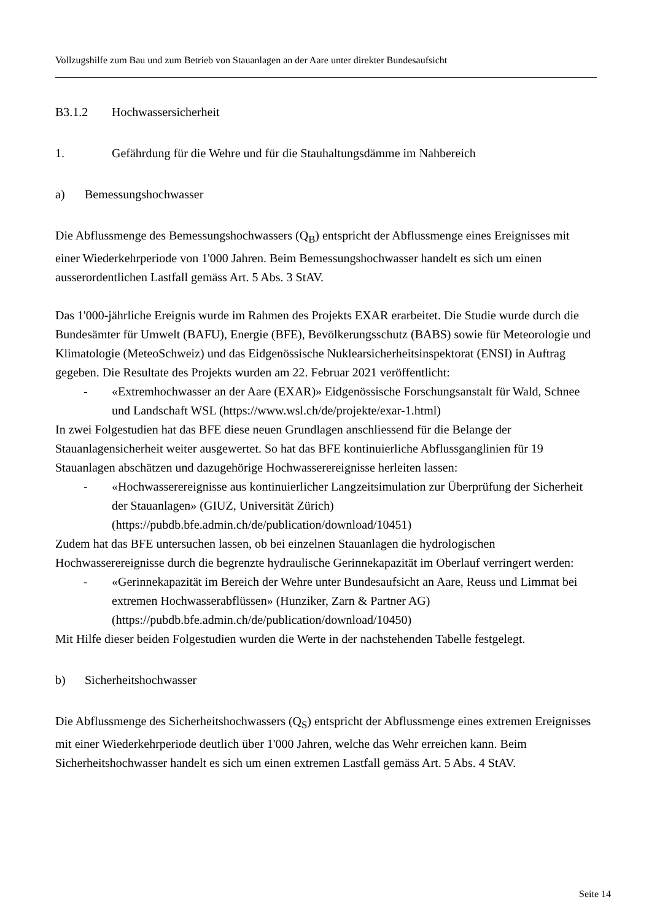Vollzugshilfe zum Bau und zum Betrieb von Stauanlagen an der Aare unter direkter Bundesaufsicht
B3.1.2 Hochwassersicherheit
1. Gefährdung für die Wehre und für die Stauhaltungsdämme im Nahbereich
a) Bemessungshochwasser
Die Abflussmenge des Bemessungshochwassers (Q<sub>B</sub>) entspricht der Abflussmenge eines Ereignisses mit einer Wiederkehrperiode von 1'000 Jahren. Beim Bemessungshochwasser handelt es sich um einen ausserordentlichen Lastfall gemäss Art. 5 Abs. 3 StAV.
Das 1'000-jährliche Ereignis wurde im Rahmen des Projekts EXAR erarbeitet. Die Studie wurde durch die Bundesämter für Umwelt (BAFU), Energie (BFE), Bevölkerungsschutz (BABS) sowie für Meteorologie und Klimatologie (MeteoSchweiz) und das Eidgenössische Nuklearsicherheitsinspektorat (ENSI) in Auftrag gegeben. Die Resultate des Projekts wurden am 22. Februar 2021 veröffentlicht:
- «Extremhochwasser an der Aare (EXAR)» Eidgenössische Forschungsanstalt für Wald, Schnee und Landschaft WSL (https://www.wsl.ch/de/projekte/exar-1.html)
In zwei Folgestudien hat das BFE diese neuen Grundlagen anschliessend für die Belange der Stauanlagensicherheit weiter ausgewertet. So hat das BFE kontinuierliche Abflussganglinien für 19 Stauanlagen abschätzen und dazugehörige Hochwasserereignisse herleiten lassen:
- «Hochwasserereignisse aus kontinuierlicher Langzeitsimulation zur Überprüfung der Sicherheit der Stauanlagen» (GIUZ, Universität Zürich) (https://pubdb.bfe.admin.ch/de/publication/download/10451)
Zudem hat das BFE untersuchen lassen, ob bei einzelnen Stauanlagen die hydrologischen Hochwasserereignisse durch die begrenzte hydraulische Gerinnekapazität im Oberlauf verringert werden:
- «Gerinnekapazität im Bereich der Wehre unter Bundesaufsicht an Aare, Reuss und Limmat bei extremen Hochwasserabflüssen» (Hunziker, Zarn & Partner AG) (https://pubdb.bfe.admin.ch/de/publication/download/10450)
Mit Hilfe dieser beiden Folgestudien wurden die Werte in der nachstehenden Tabelle festgelegt.
b) Sicherheitshochwasser
Die Abflussmenge des Sicherheitshochwassers (Q<sub>S</sub>) entspricht der Abflussmenge eines extremen Ereignisses mit einer Wiederkehrperiode deutlich über 1'000 Jahren, welche das Wehr erreichen kann. Beim Sicherheitshochwasser handelt es sich um einen extremen Lastfall gemäss Art. 5 Abs. 4 StAV.
Seite 14